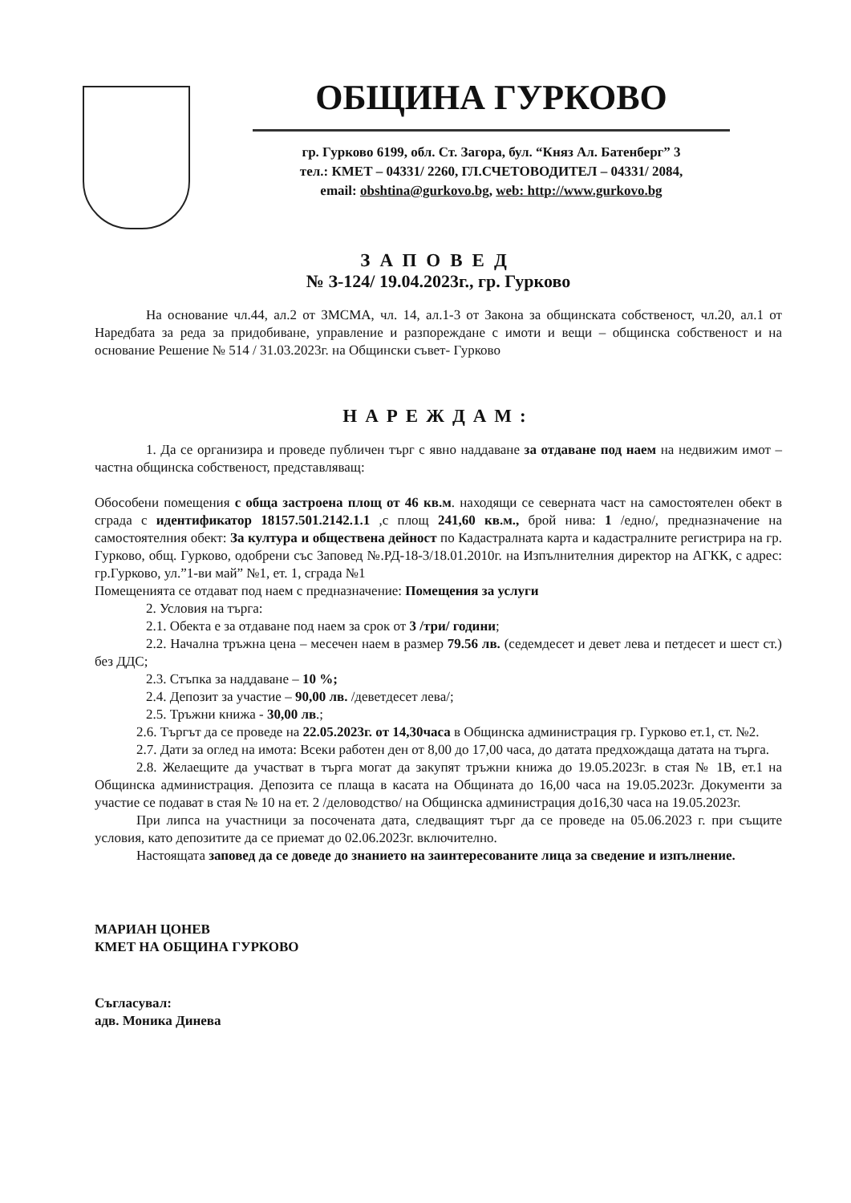ОБЩИНА ГУРКОВО
гр. Гурково 6199, обл. Ст. Загора, бул. “Княз Ал. Батенберг” 3
тел.: КМЕТ – 04331/ 2260, ГЛ.СЧЕТОВОДИТЕЛ – 04331/ 2084,
email: obshtina@gurkovo.bg, web: http://www.gurkovo.bg
ЗАПОВЕД
№ З-124/ 19.04.2023г., гр. Гурково
На основание чл.44, ал.2 от ЗМСМА, чл. 14, ал.1-3 от Закона за общинската собственост, чл.20, ал.1 от Наредбата за реда за придобиване, управление и разпореждане с имоти и вещи – общинска собственост и на основание Решение № 514 / 31.03.2023г. на Общински съвет- Гурково
НАРЕЖДАМ:
1. Да се организира и проведе публичен търг с явно наддаване за отдаване под наем на недвижим имот – частна общинска собственост, представляващ:
Обособени помещения с обща застроена площ от 46 кв.м. находящи се северната част на самостоятелен обект в сграда с идентификатор 18157.501.2142.1.1 ,с площ 241,60 кв.м., брой нива: 1 /едно/, предназначение на самостоятелния обект: За култура и обществена дейност по Кадастралната карта и кадастралните регистрира на гр. Гурково, общ. Гурково, одобрени със Заповед №.РД-18-3/18.01.2010г. на Изпълнителния директор на АГКК, с адрес: гр.Гурково, ул.”1-ви май” №1, ет. 1, сграда №1
Помещенията се отдават под наем с предназначение: Помещения за услуги
2. Условия на търга:
2.1. Обекта е за отдаване под наем за срок от 3 /три/ години;
2.2. Начална тръжна цена – месечен наем в размер 79.56 лв. (седемдесет и девет лева и петдесет и шест ст.) без ДДС;
2.3. Стъпка за наддаване – 10 %;
2.4. Депозит за участие – 90,00 лв. /деветдесет лева/;
2.5. Тръжни книжа - 30,00 лв.;
2.6. Търгът да се проведе на 22.05.2023г. от 14,30часа в Общинска администрация гр. Гурково ет.1, ст. №2.
2.7. Дати за оглед на имота: Всеки работен ден от 8,00 до 17,00 часа, до датата предхождаща датата на търга.
2.8. Желаещите да участват в търга могат да закупят тръжни книжа до 19.05.2023г. в стая № 1В, ет.1 на Общинска администрация. Депозита се плаща в касата на Общината до 16,00 часа на 19.05.2023г. Документи за участие се подават в стая № 10 на ет. 2 /деловодство/ на Общинска администрация до16,30 часа на 19.05.2023г.
При липса на участници за посочената дата, следващият търг да се проведе на 05.06.2023 г. при същите условия, като депозитите да се приемат до 02.06.2023г. включително.
Настоящата заповед да се доведе до знанието на заинтересованите лица за сведение и изпълнение.
МАРИАН ЦОНЕВ
КМЕТ НА ОБЩИНА ГУРКОВО
Съгласувал:
адв. Моника Динева